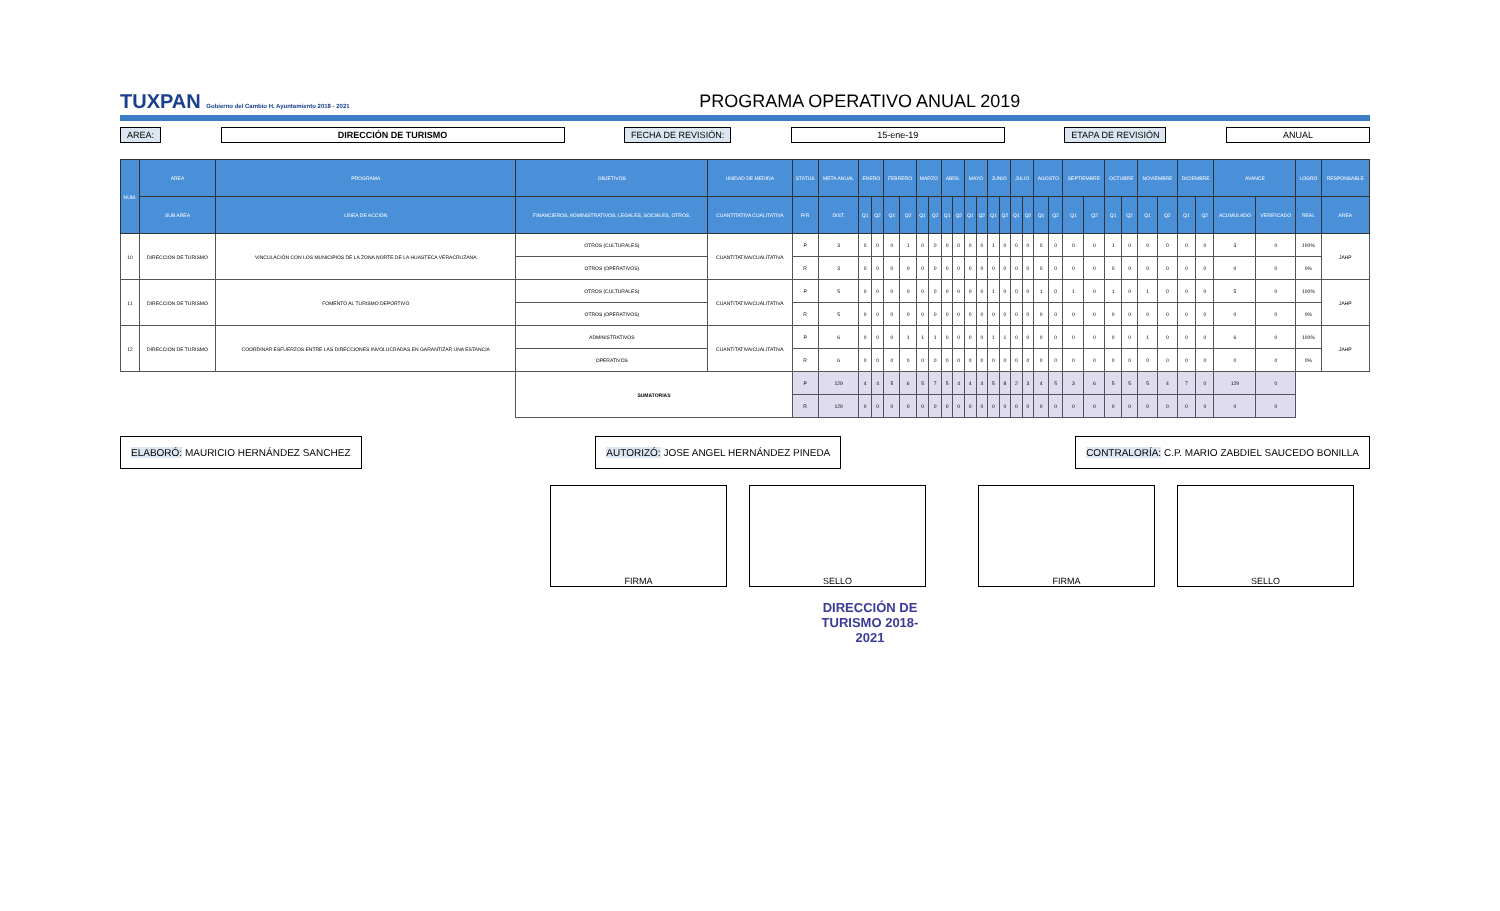TUXPAN Gobierno del Cambio H. Ayuntamiento 2018 - 2021
PROGRAMA OPERATIVO ANUAL 2019
AREA: DIRECCIÓN DE TURISMO FECHA DE REVISIÓN: 15-ene-19 ETAPA DE REVISIÓN ANUAL
| NUM. | AREA | PROGRAMA | OBJETIVOS | UNIDAD DE MEDIDA | STATUS | META ANUAL | ENERO | | FEBRERO | | MARZO | | ABRIL | | MAYO | | JUNIO | | JULIO | | AGOSTO | | SEPTIEMBRE | | OCTUBRE | | NOVIEMBRE | | DICIEMBRE | | AVANCE | | LOGRO | RESPONSABLE |
| --- | --- | --- | --- | --- | --- | --- | --- | --- | --- | --- | --- | --- | --- | --- | --- | --- | --- | --- | --- | --- | --- | --- | --- | --- | --- | --- | --- | --- | --- | --- | --- | --- | --- | --- |
| | SUB AREA | LÍNEA DE ACCIÓN | FINANCIEROS, ADMINISTRATIVOS, LEGALES, SOCIALES, OTROS. | CUANTITATIVA CUALITATIVA | P/R | DIST. | Q1 | Q2 | Q1 | Q2 | Q1 | Q2 | Q1 | Q2 | Q1 | Q2 | Q1 | Q2 | Q1 | Q2 | Q1 | Q2 | Q1 | Q2 | Q1 | Q2 | Q1 | Q2 | Q1 | Q2 | ACUMULADO | VERIFICADO | REAL | AREA |
| 10 | DIRECCION DE TURISMO | VINCULACIÓN CON LOS MUNICIPIOS DE LA ZONA NORTE DE LA HUASTECA VERACRUZANA | OTROS (CULTURALES) | CUANTITATIVA/CUALITATIVA | P | 3 | 0 | 0 | 0 | 1 | 0 | 0 | 0 | 0 | 0 | 0 | 1 | 0 | 0 | 0 | 0 | 0 | 0 | 0 | 1 | 0 | 0 | 0 | 0 | 0 | 3 | 0 | 100% | JAHP |
| | | | OTROS (OPERATIVOS) | | R | 3 | 0 | 0 | 0 | 0 | 0 | 0 | 0 | 0 | 0 | 0 | 0 | 0 | 0 | 0 | 0 | 0 | 0 | 0 | 0 | 0 | 0 | 0 | 0 | 0 | 0 | 0 | 0% | |
| 11 | DIRECCION DE TURISMO | FOMENTO AL TURISMO DEPORTIVO | OTROS (CULTURALES) | CUANTITATIVA/CUALITATIVA | P | 5 | 0 | 0 | 0 | 0 | 0 | 0 | 0 | 0 | 0 | 0 | 1 | 0 | 0 | 0 | 1 | 0 | 1 | 0 | 1 | 0 | 1 | 0 | 0 | 0 | 5 | 0 | 100% | JAHP |
| | | | OTROS (OPERATIVOS) | | R | 5 | 0 | 0 | 0 | 0 | 0 | 0 | 0 | 0 | 0 | 0 | 0 | 0 | 0 | 0 | 0 | 0 | 0 | 0 | 0 | 0 | 0 | 0 | 0 | 0 | 0 | 0 | 0% | |
| 12 | DIRECCION DE TURISMO | COORDINAR ESFUERZOS ENTRE LAS DIRECCIONES INVOLUCRADAS EN GARANTIZAR UNA ESTANCIA | ADMINISTRATIVOS | CUANTITATIVA/CUALITATIVA | P | 6 | 0 | 0 | 0 | 1 | 1 | 1 | 0 | 0 | 0 | 0 | 1 | 1 | 0 | 0 | 0 | 0 | 0 | 0 | 0 | 0 | 1 | 0 | 0 | 0 | 6 | 0 | 100% | JAHP |
| | | | OPERATIVOS | | R | 6 | 0 | 0 | 0 | 0 | 0 | 0 | 0 | 0 | 0 | 0 | 0 | 0 | 0 | 0 | 0 | 0 | 0 | 0 | 0 | 0 | 0 | 0 | 0 | 0 | 0 | 0 | 0% | |
| | | | SUMATORIAS | | P | 129 | 4 | 4 | 5 | 6 | 5 | 7 | 5 | 4 | 4 | 4 | 5 | 8 | 2 | 3 | 4 | 5 | 3 | 6 | 5 | 5 | 5 | 4 | 7 | 0 | 129 | 0 | | |
| | | | | | R | 129 | 0 | 0 | 0 | 0 | 0 | 0 | 0 | 0 | 0 | 0 | 0 | 0 | 0 | 0 | 0 | 0 | 0 | 0 | 0 | 0 | 0 | 0 | 0 | 0 | 0 | 0 | | |
ELABORÓ: MAURICIO HERNÁNDEZ SANCHEZ
AUTORIZÓ: JOSE ANGEL HERNÁNDEZ PINEDA
CONTRALORÍA: C.P. MARIO ZABDIEL SAUCEDO BONILLA
FIRMA SELLO FIRMA SELLO
DIRECCIÓN DE TURISMO 2018-2021